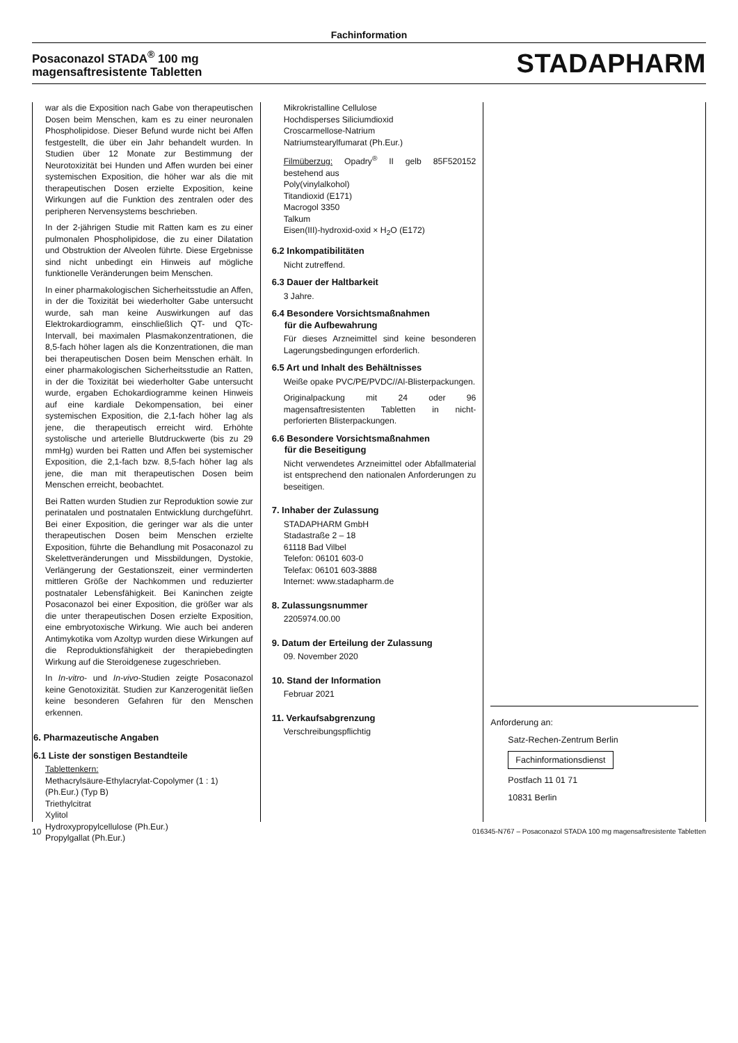Fachinformation
Posaconazol STADA<sup>®</sup> 100 mg
magensaftresistente Tabletten
STADAPHARM
war als die Exposition nach Gabe von therapeutischen Dosen beim Menschen, kam es zu einer neuronalen Phospholipidose. Dieser Befund wurde nicht bei Affen festgestellt, die über ein Jahr behandelt wurden. In Studien über 12 Monate zur Bestimmung der Neurotoxizität bei Hunden und Affen wurden bei einer systemischen Exposition, die höher war als die mit therapeutischen Dosen erzielte Exposition, keine Wirkungen auf die Funktion des zentralen oder des peripheren Nervensystems beschrieben.
In der 2-jährigen Studie mit Ratten kam es zu einer pulmonalen Phospholipidose, die zu einer Dilatation und Obstruktion der Alveolen führte. Diese Ergebnisse sind nicht unbedingt ein Hinweis auf mögliche funktionelle Veränderungen beim Menschen.
In einer pharmakologischen Sicherheitsstudie an Affen, in der die Toxizität bei wiederholter Gabe untersucht wurde, sah man keine Auswirkungen auf das Elektrokardiogramm, einschließlich QT- und QTc-Intervall, bei maximalen Plasmakonzentrationen, die 8,5-fach höher lagen als die Konzentrationen, die man bei therapeutischen Dosen beim Menschen erhält. In einer pharmakologischen Sicherheitsstudie an Ratten, in der die Toxizität bei wiederholter Gabe untersucht wurde, ergaben Echokardiogramme keinen Hinweis auf eine kardiale Dekompensation, bei einer systemischen Exposition, die 2,1-fach höher lag als jene, die therapeutisch erreicht wird. Erhöhte systolische und arterielle Blutdruckwerte (bis zu 29 mmHg) wurden bei Ratten und Affen bei systemischer Exposition, die 2,1-fach bzw. 8,5-fach höher lag als jene, die man mit therapeutischen Dosen beim Menschen erreicht, beobachtet.
Bei Ratten wurden Studien zur Reproduktion sowie zur perinatalen und postnatalen Entwicklung durchgeführt. Bei einer Exposition, die geringer war als die unter therapeutischen Dosen beim Menschen erzielte Exposition, führte die Behandlung mit Posaconazol zu Skelettveränderungen und Missbildungen, Dystokie, Verlängerung der Gestationszeit, einer verminderten mittleren Größe der Nachkommen und reduzierter postnataler Lebensfähigkeit. Bei Kaninchen zeigte Posaconazol bei einer Exposition, die größer war als die unter therapeutischen Dosen erzielte Exposition, eine embryotoxische Wirkung. Wie auch bei anderen Antimykotika vom Azoltyp wurden diese Wirkungen auf die Reproduktionsfähigkeit der therapiebedingten Wirkung auf die Steroidgenese zugeschrieben.
In In-vitro- und In-vivo-Studien zeigte Posaconazol keine Genotoxizität. Studien zur Kanzerogenität ließen keine besonderen Gefahren für den Menschen erkennen.
6. Pharmazeutische Angaben
6.1 Liste der sonstigen Bestandteile
Tablettenkern:
Methacrylsäure-Ethylacrylat-Copolymer (1 : 1) (Ph.Eur.) (Typ B)
Triethylcitrat
Xylitol
Hydroxypropylcellulose (Ph.Eur.)
Propylgallat (Ph.Eur.)
Mikrokristalline Cellulose
Hochdisperses Siliciumdioxid
Croscarmellose-Natrium
Natriumstearylfumarat (Ph.Eur.)
Filmüberzug: Opadry<sup>®</sup> II gelb 85F520152 bestehend aus
Poly(vinylalkohol)
Titandioxid (E171)
Macrogol 3350
Talkum
Eisen(III)-hydroxid-oxid × H<sub>2</sub>O (E172)
6.2 Inkompatibilitäten
Nicht zutreffend.
6.3 Dauer der Haltbarkeit
3 Jahre.
6.4 Besondere Vorsichtsmaßnahmen
für die Aufbewahrung
Für dieses Arzneimittel sind keine besonderen Lagerungsbedingungen erforderlich.
6.5 Art und Inhalt des Behältnisses
Weiße opake PVC/PE/PVDC//Al-Blisterpackungen.
Originalpackung mit 24 oder 96 magensaftresistenten Tabletten in nicht-perforierten Blisterpackungen.
6.6 Besondere Vorsichtsmaßnahmen
für die Beseitigung
Nicht verwendetes Arzneimittel oder Abfallmaterial ist entsprechend den nationalen Anforderungen zu beseitigen.
7. Inhaber der Zulassung
STADAPHARM GmbH
Stadastraße 2 – 18
61118 Bad Vilbel
Telefon: 06101 603-0
Telefax: 06101 603-3888
Internet: www.stadapharm.de
8. Zulassungsnummer
2205974.00.00
9. Datum der Erteilung der Zulassung
09. November 2020
10. Stand der Information
Februar 2021
11. Verkaufsabgrenzung
Verschreibungspflichtig
Anforderung an:
Satz-Rechen-Zentrum Berlin
Fachinformationsdienst
Postfach 11 01 71
10831 Berlin
10 016345-N767 – Posaconazol STADA 100 mg magensaftresistente Tabletten